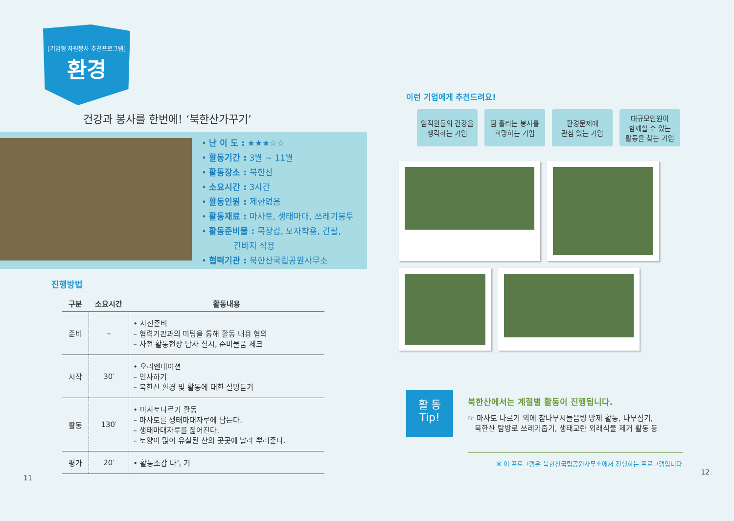[기업형 자원봉사 추천프로그램]
환경
건강과 봉사를 한번에! ‘북한산가꾸기’
• 난 이 도 : ★★★☆☆
• 활동기간 : 3월 ~ 11월
• 활동장소 : 북한산
• 소요시간 : 3시간
• 활동인원 : 제한없음
• 활동재료 : 마사토, 생태마대, 쓰레기봉투
• 활동준비물 : 목장갑, 모자착용, 긴팔,
긴바지 착용
• 협력기관 : 북한산국립공원사무소
진행방법
| 구분 | 소요시간 | 활동내용 |
| --- | --- | --- |
| 준비 | – | • 사전준비 – 협력기관과의 미팅을 통해 활동 내용 협의 – 사전 활동현장 답사 실시, 준비물품 체크 |
| 시작 | 30′ | • 오리엔테이션 – 인사하기 – 북한산 환경 및 활동에 대한 설명듣기 |
| 활동 | 130′ | • 마사토나르기 활동 – 마사토를 생태마대자루에 담는다. – 생태마대자루를 짊어진다. – 토양이 많이 유실된 산의 곳곳에 날라 뿌려준다. |
| 평가 | 20′ | • 활동소감 나누기 |
11
이런 기업에게 추천드려요!
임직원들의 건강을
생각하는 기업
땀 흘리는 봉사를
희망하는 기업
환경문제에
관심 있는 기업
대규모인원이
함께할 수 있는
활동을 찾는 기업
활 동
Tip!
북한산에서는 계절별 활동이 진행됩니다.
☞ 마사토 나르기 외에 참나무시들음병 방제 활동, 나무심기,
북한산 탐방로 쓰레기줍기, 생태교란 외래식물 제거 활동 등
※ 이 프로그램은 북한산국립공원사무소에서 진행하는 프로그램입니다.
12